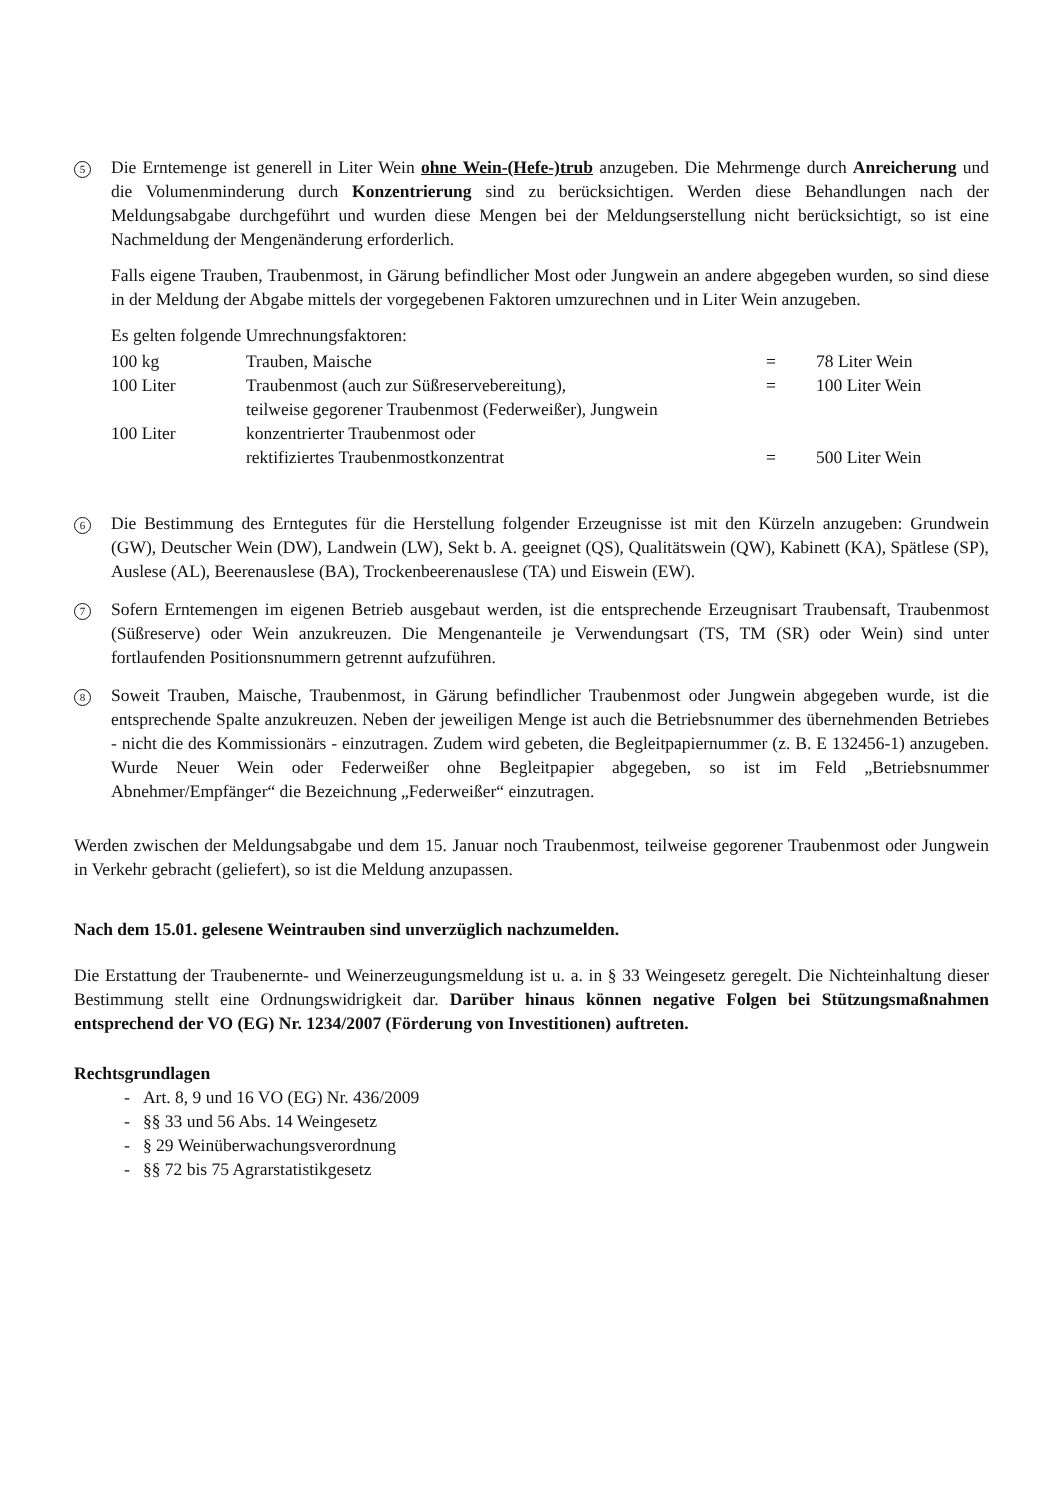5
Die Erntemenge ist generell in Liter Wein ohne Wein-(Hefe-)trub anzugeben. Die Mehrmenge durch Anreicherung und die Volumenminderung durch Konzentrierung sind zu berücksichtigen. Werden diese Behandlungen nach der Meldungsabgabe durchgeführt und wurden diese Mengen bei der Meldungserstellung nicht berücksichtigt, so ist eine Nachmeldung der Mengenänderung erforderlich.
Falls eigene Trauben, Traubenmost, in Gärung befindlicher Most oder Jungwein an andere abgegeben wurden, so sind diese in der Meldung der Abgabe mittels der vorgegebenen Faktoren umzurechnen und in Liter Wein anzugeben.
Es gelten folgende Umrechnungsfaktoren:
| 100 kg | Trauben, Maische | = | 78 Liter Wein |
| 100 Liter | Traubenmost (auch zur Süßreservebereitung), teilweise gegorener Traubenmost (Federweißer), Jungwein | = | 100 Liter Wein |
| 100 Liter | konzentrierter Traubenmost oder rektifiziertes Traubenmostkonzentrat | = | 500 Liter Wein |
6
Die Bestimmung des Erntegutes für die Herstellung folgender Erzeugnisse ist mit den Kürzeln anzugeben: Grundwein (GW), Deutscher Wein (DW), Landwein (LW), Sekt b. A. geeignet (QS), Qualitätswein (QW), Kabinett (KA), Spätlese (SP), Auslese (AL), Beerenauslese (BA), Trockenbeerenauslese (TA) und Eiswein (EW).
7
Sofern Erntemengen im eigenen Betrieb ausgebaut werden, ist die entsprechende Erzeugnisart Traubensaft, Traubenmost (Süßreserve) oder Wein anzukreuzen. Die Mengenanteile je Verwendungsart (TS, TM (SR) oder Wein) sind unter fortlaufenden Positionsnummern getrennt aufzuführen.
8
Soweit Trauben, Maische, Traubenmost, in Gärung befindlicher Traubenmost oder Jungwein abgegeben wurde, ist die entsprechende Spalte anzukreuzen. Neben der jeweiligen Menge ist auch die Betriebsnummer des übernehmenden Betriebes - nicht die des Kommissionärs - einzutragen. Zudem wird gebeten, die Begleitpapiernummer (z. B. E 132456-1) anzugeben. Wurde Neuer Wein oder Federweißer ohne Begleitpapier abgegeben, so ist im Feld „Betriebsnummer Abnehmer/Empfänger“ die Bezeichnung „Federweißer“ einzutragen.
Werden zwischen der Meldungsabgabe und dem 15. Januar noch Traubenmost, teilweise gegorener Traubenmost oder Jungwein in Verkehr gebracht (geliefert), so ist die Meldung anzupassen.
Nach dem 15.01. gelesene Weintrauben sind unverzüglich nachzumelden.
Die Erstattung der Traubenernte- und Weinerzeugungsmeldung ist u. a. in § 33 Weingesetz geregelt. Die Nichteinhaltung dieser Bestimmung stellt eine Ordnungswidrigkeit dar. Darüber hinaus können negative Folgen bei Stützungsmaßnahmen entsprechend der VO (EG) Nr. 1234/2007 (Förderung von Investitionen) auftreten.
Rechtsgrundlagen
- Art. 8, 9 und 16 VO (EG) Nr. 436/2009
- §§ 33 und 56 Abs. 14 Weingesetz
- § 29 Weinüberwachungsverordnung
- §§ 72 bis 75 Agrarstatistikgesetz